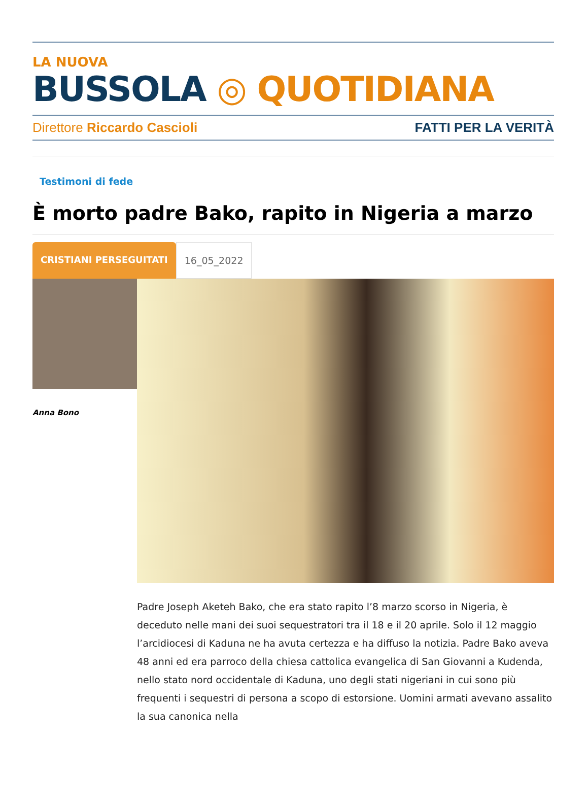LA NUOVA
BUSSOLA ◎ QUOTIDIANA
Direttore Riccardo Cascioli FATTI PER LA VERITÀ
Testimoni di fede
È morto padre Bako, rapito in Nigeria a marzo
CRISTIANI PERSEGUITATI 16_05_2022
Anna Bono
Padre Joseph Aketeh Bako, che era stato rapito l’8 marzo scorso in Nigeria, è deceduto nelle mani dei suoi sequestratori tra il 18 e il 20 aprile. Solo il 12 maggio l’arcidiocesi di Kaduna ne ha avuta certezza e ha diffuso la notizia. Padre Bako aveva 48 anni ed era parroco della chiesa cattolica evangelica di San Giovanni a Kudenda, nello stato nord occidentale di Kaduna, uno degli stati nigeriani in cui sono più frequenti i sequestri di persona a scopo di estorsione. Uomini armati avevano assalito la sua canonica nella